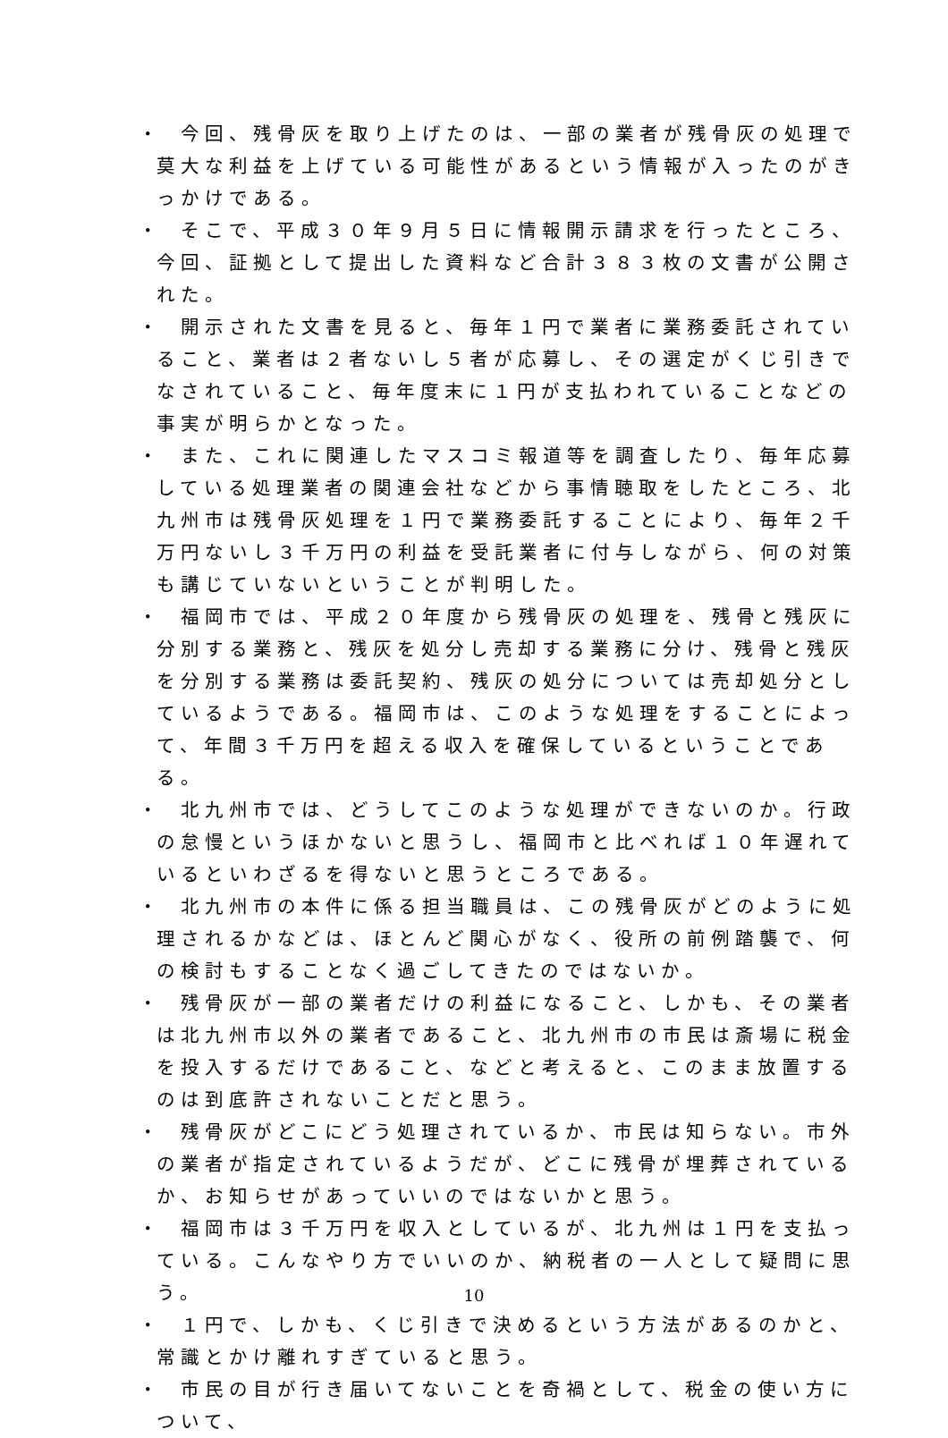・　今回、残骨灰を取り上げたのは、一部の業者が残骨灰の処理で莫大な利益を上げている可能性があるという情報が入ったのがきっかけである。
・　そこで、平成３０年９月５日に情報開示請求を行ったところ、今回、証拠として提出した資料など合計３８３枚の文書が公開された。
・　開示された文書を見ると、毎年１円で業者に業務委託されていること、業者は２者ないし５者が応募し、その選定がくじ引きでなされていること、毎年度末に１円が支払われていることなどの事実が明らかとなった。
・　また、これに関連したマスコミ報道等を調査したり、毎年応募している処理業者の関連会社などから事情聴取をしたところ、北九州市は残骨灰処理を１円で業務委託することにより、毎年２千万円ないし３千万円の利益を受託業者に付与しながら、何の対策も講じていないということが判明した。
・　福岡市では、平成２０年度から残骨灰の処理を、残骨と残灰に分別する業務と、残灰を処分し売却する業務に分け、残骨と残灰を分別する業務は委託契約、残灰の処分については売却処分としているようである。福岡市は、このような処理をすることによって、年間３千万円を超える収入を確保しているということである。
・　北九州市では、どうしてこのような処理ができないのか。行政の怠慢というほかないと思うし、福岡市と比べれば１０年遅れているといわざるを得ないと思うところである。
・　北九州市の本件に係る担当職員は、この残骨灰がどのように処理されるかなどは、ほとんど関心がなく、役所の前例踏襲で、何の検討もすることなく過ごしてきたのではないか。
・　残骨灰が一部の業者だけの利益になること、しかも、その業者は北九州市以外の業者であること、北九州市の市民は斎場に税金を投入するだけであること、などと考えると、このまま放置するのは到底許されないことだと思う。
・　残骨灰がどこにどう処理されているか、市民は知らない。市外の業者が指定されているようだが、どこに残骨が埋葬されているか、お知らせがあっていいのではないかと思う。
・　福岡市は３千万円を収入としているが、北九州は１円を支払っている。こんなやり方でいいのか、納税者の一人として疑問に思う。
・　１円で、しかも、くじ引きで決めるという方法があるのかと、常識とかけ離れすぎていると思う。
・　市民の目が行き届いてないことを奇禍として、税金の使い方について、
10